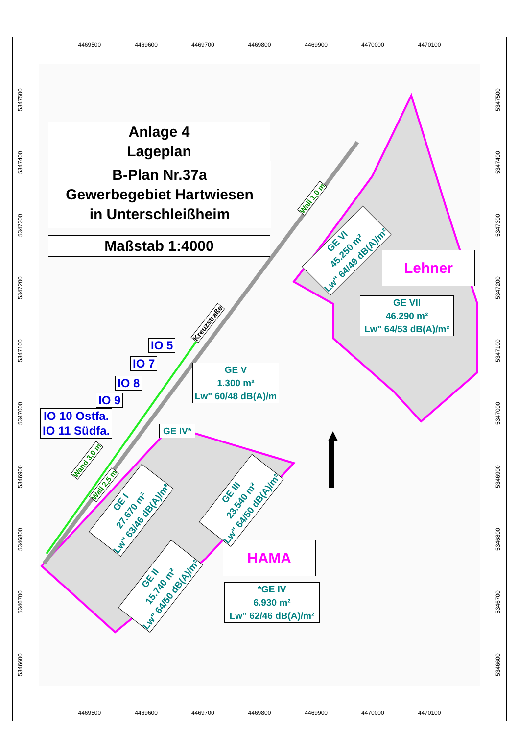4469500 4469600 4469700 4469800 4469900 4470000 4470100
4469500 4469600 4469700 4469800 4469900 4470000 4470100
5346600 5346700 5346800 5346900 5347000 5347100 5347200 5347300 5347400 5347500
5346600 5346700 5346800 5346900 5347000 5347100 5347200 5347300 5347400 5347500
Anlage 4
Lageplan
B-Plan Nr.37a
Gewerbegebiet Hartwiesen
in Unterschleißheim
Maßstab 1:4000
Lehner
GE VII
46.290 m²
Lw" 64/53 dB(A)/m²
GE V
1.300 m²
Lw" 60/48 dB(A)/m
GE IV*
HAMA
*GE IV
6.930 m²
Lw" 62/46 dB(A)/m²
GE VI
45.250 m²
Lw" 64/49 dB(A)/m²
GE I
27.670 m²
Lw" 63/46 dB(A)/m²
GE III
23.540 m²
Lw" 64/50 dB(A)/m²
GE II
15.740 m²
Lw" 64/50 dB(A)/m²
Kreuzstraße
Wall 1,0 m
Wand 3,0 m
Wall 2,5 m
IO 5
IO 7
IO 8
IO 9
IO 10 Ostfa.
IO 11 Südfa.